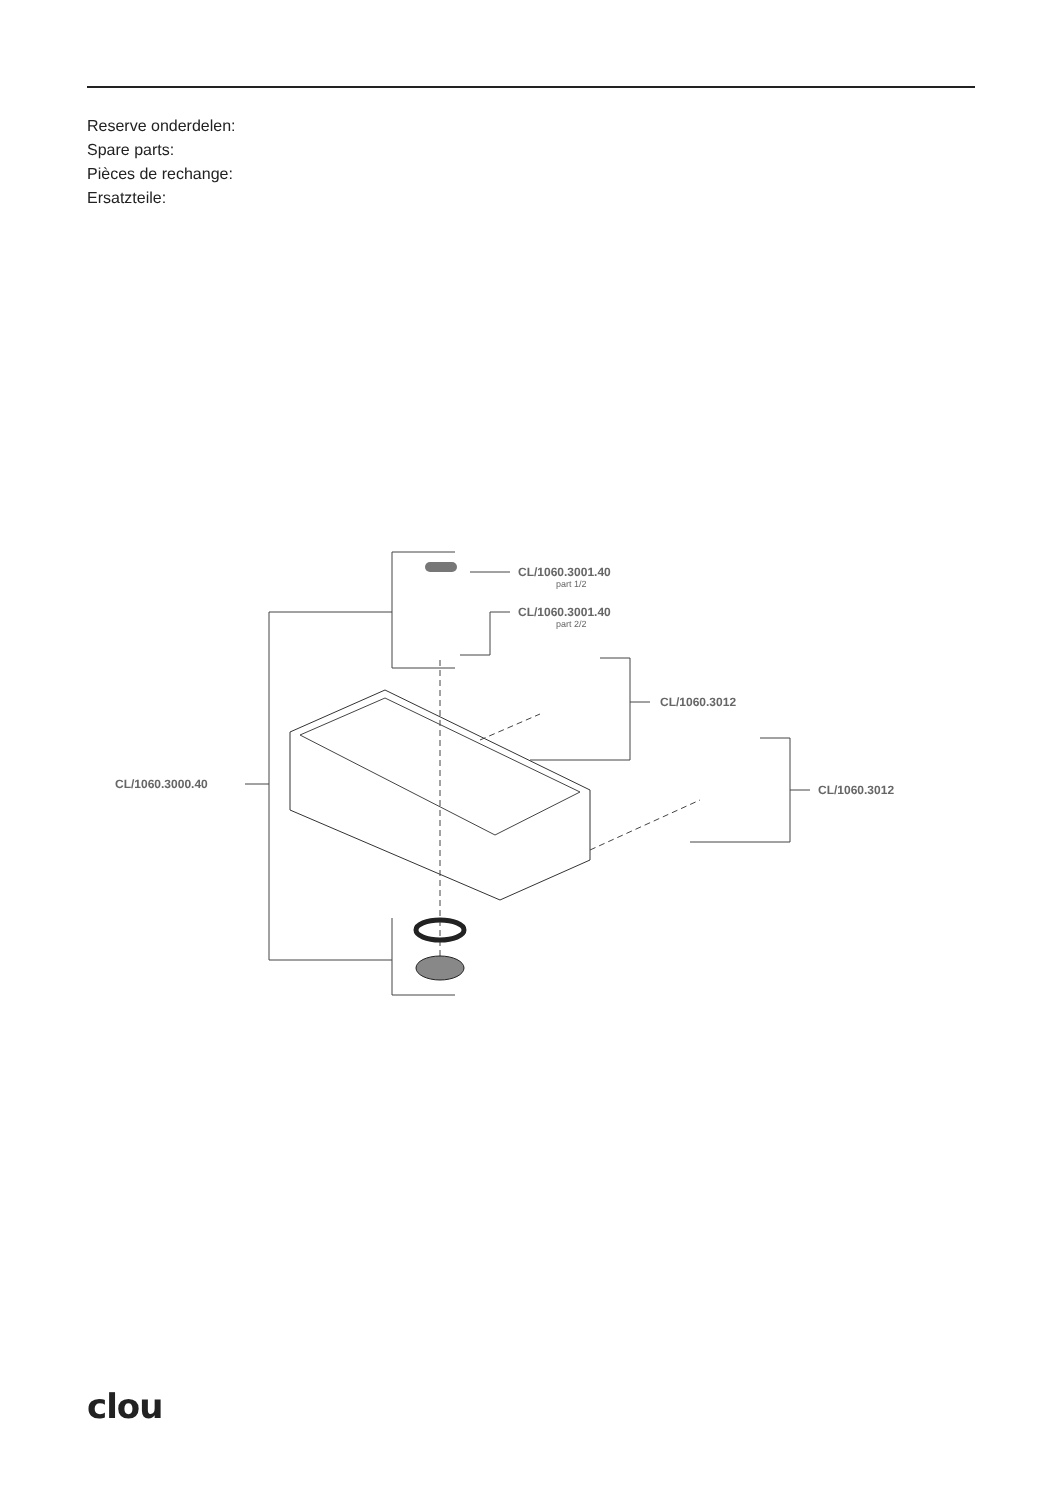Reserve onderdelen:
Spare parts:
Pièces de rechange:
Ersatzteile:
CL/1060.3001.40
part 1/2
CL/1060.3001.40
part 2/2
CL/1060.3012
CL/1060.3012
CL/1060.3000.40
clou